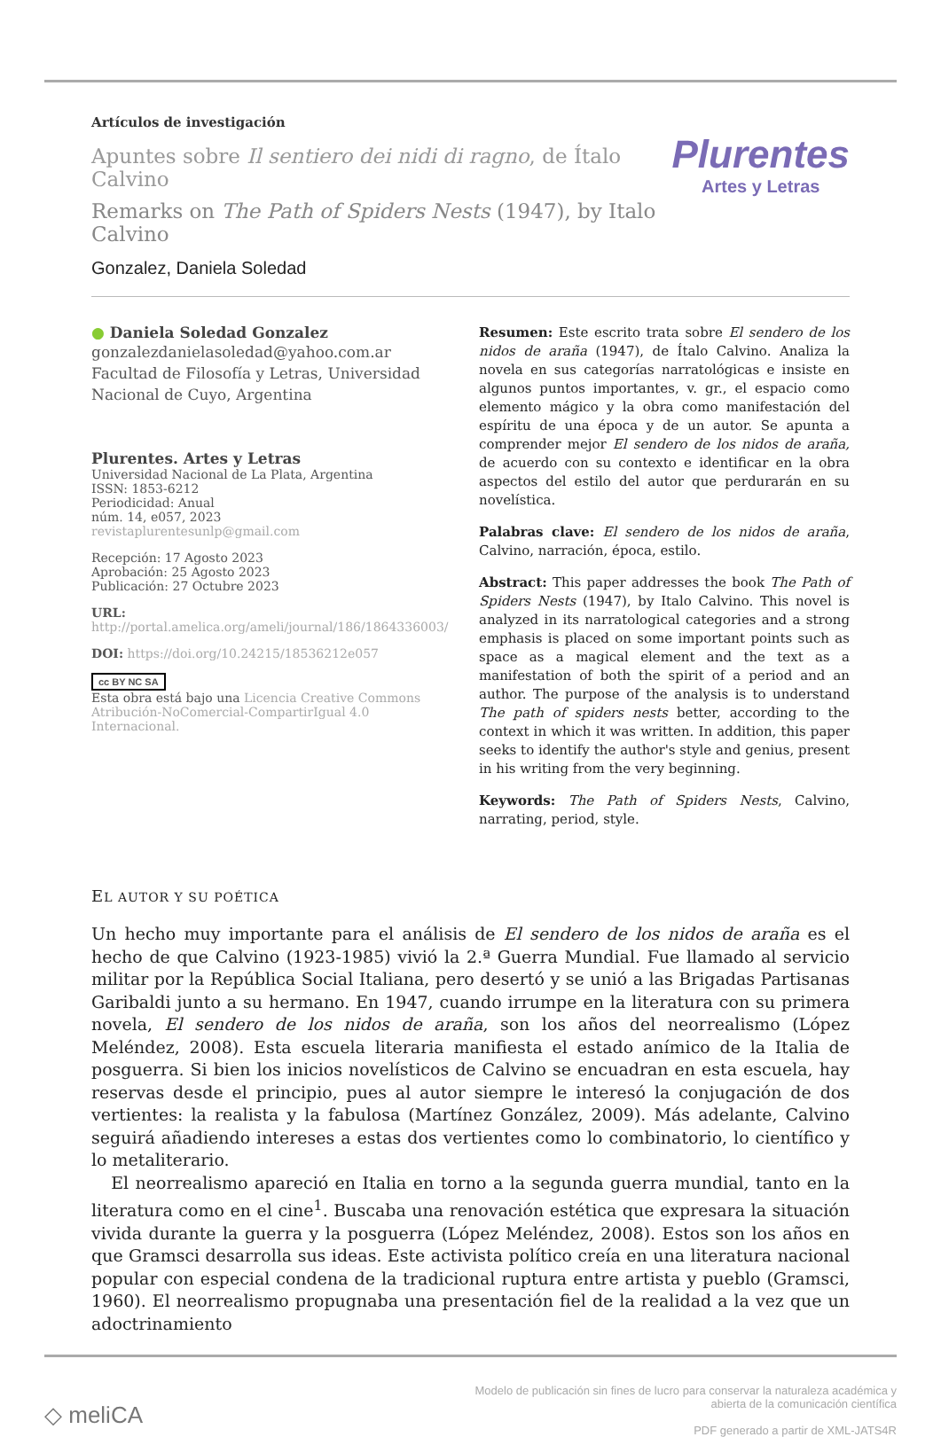Artículos de investigación
Apuntes sobre Il sentiero dei nidi di ragno, de Ítalo Calvino
Remarks on The Path of Spiders Nests (1947), by Italo Calvino
Gonzalez, Daniela Soledad
Plurentes
Artes y Letras
● Daniela Soledad Gonzalez
gonzalezdanielasoledad@yahoo.com.ar
Facultad de Filosofía y Letras, Universidad Nacional de Cuyo, Argentina
Plurentes. Artes y Letras
Universidad Nacional de La Plata, Argentina
ISSN: 1853-6212
Periodicidad: Anual
núm. 14, e057, 2023
revistaplurentesunlp@gmail.com
Recepción: 17 Agosto 2023
Aprobación: 25 Agosto 2023
Publicación: 27 Octubre 2023
URL: http://portal.amelica.org/ameli/journal/186/1864336003/
DOI: https://doi.org/10.24215/18536212e057
cc BY NC SA
Esta obra está bajo una Licencia Creative Commons Atribución-NoComercial-CompartirIgual 4.0 Internacional.
Resumen: Este escrito trata sobre El sendero de los nidos de araña (1947), de Ítalo Calvino. Analiza la novela en sus categorías narratológicas e insiste en algunos puntos importantes, v. gr., el espacio como elemento mágico y la obra como manifestación del espíritu de una época y de un autor. Se apunta a comprender mejor El sendero de los nidos de araña, de acuerdo con su contexto e identificar en la obra aspectos del estilo del autor que perdurarán en su novelística.
Palabras clave: El sendero de los nidos de araña, Calvino, narración, época, estilo.
Abstract: This paper addresses the book The Path of Spiders Nests (1947), by Italo Calvino. This novel is analyzed in its narratological categories and a strong emphasis is placed on some important points such as space as a magical element and the text as a manifestation of both the spirit of a period and an author. The purpose of the analysis is to understand The path of spiders nests better, according to the context in which it was written. In addition, this paper seeks to identify the author's style and genius, present in his writing from the very beginning.
Keywords: The Path of Spiders Nests, Calvino, narrating, period, style.
EL AUTOR Y SU POÉTICA
Un hecho muy importante para el análisis de El sendero de los nidos de araña es el hecho de que Calvino (1923-1985) vivió la 2.ª Guerra Mundial. Fue llamado al servicio militar por la República Social Italiana, pero desertó y se unió a las Brigadas Partisanas Garibaldi junto a su hermano. En 1947, cuando irrumpe en la literatura con su primera novela, El sendero de los nidos de araña, son los años del neorrealismo (López Meléndez, 2008). Esta escuela literaria manifiesta el estado anímico de la Italia de posguerra. Si bien los inicios novelísticos de Calvino se encuadran en esta escuela, hay reservas desde el principio, pues al autor siempre le interesó la conjugación de dos vertientes: la realista y la fabulosa (Martínez González, 2009). Más adelante, Calvino seguirá añadiendo intereses a estas dos vertientes como lo combinatorio, lo científico y lo metaliterario.
El neorrealismo apareció en Italia en torno a la segunda guerra mundial, tanto en la literatura como en el cine<sup>1</sup>. Buscaba una renovación estética que expresara la situación vivida durante la guerra y la posguerra (López Meléndez, 2008). Estos son los años en que Gramsci desarrolla sus ideas. Este activista político creía en una literatura nacional popular con especial condena de la tradicional ruptura entre artista y pueblo (Gramsci, 1960). El neorrealismo propugnaba una presentación fiel de la realidad a la vez que un adoctrinamiento
◇ meliCA
Modelo de publicación sin fines de lucro para conservar la naturaleza académica y
abierta de la comunicación científica
PDF generado a partir de XML-JATS4R